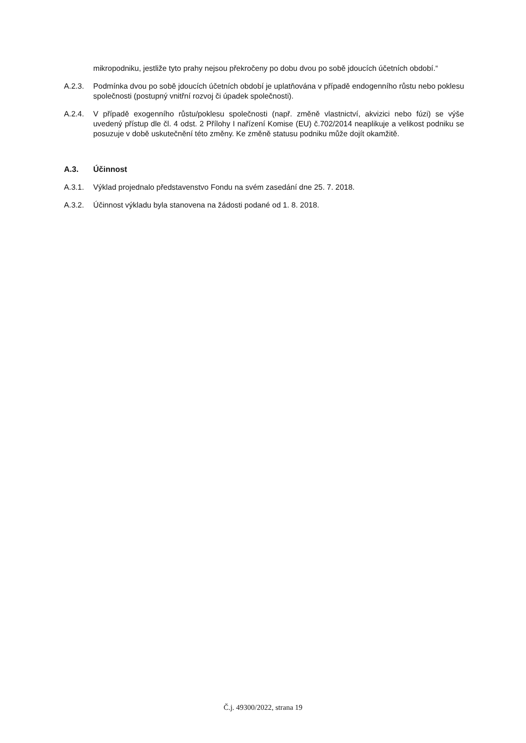mikropodniku, jestliže tyto prahy nejsou překročeny po dobu dvou po sobě jdoucích účetních období.“
A.2.3. Podmínka dvou po sobě jdoucích účetních období je uplatňována v případě endogenního růstu nebo poklesu společnosti (postupný vnitřní rozvoj či úpadek společnosti).
A.2.4. V případě exogenního růstu/poklesu společnosti (např. změně vlastnictví, akvizici nebo fúzi) se výše uvedený přístup dle čl. 4 odst. 2 Přílohy I nařízení Komise (EU) č.702/2014 neaplikuje a velikost podniku se posuzuje v době uskutečnění této změny. Ke změně statusu podniku může dojít okamžitě.
A.3. Účinnost
A.3.1. Výklad projednalo představenstvo Fondu na svém zasedání dne 25. 7. 2018.
A.3.2. Účinnost výkladu byla stanovena na žádosti podané od 1. 8. 2018.
Č.j. 49300/2022, strana 19